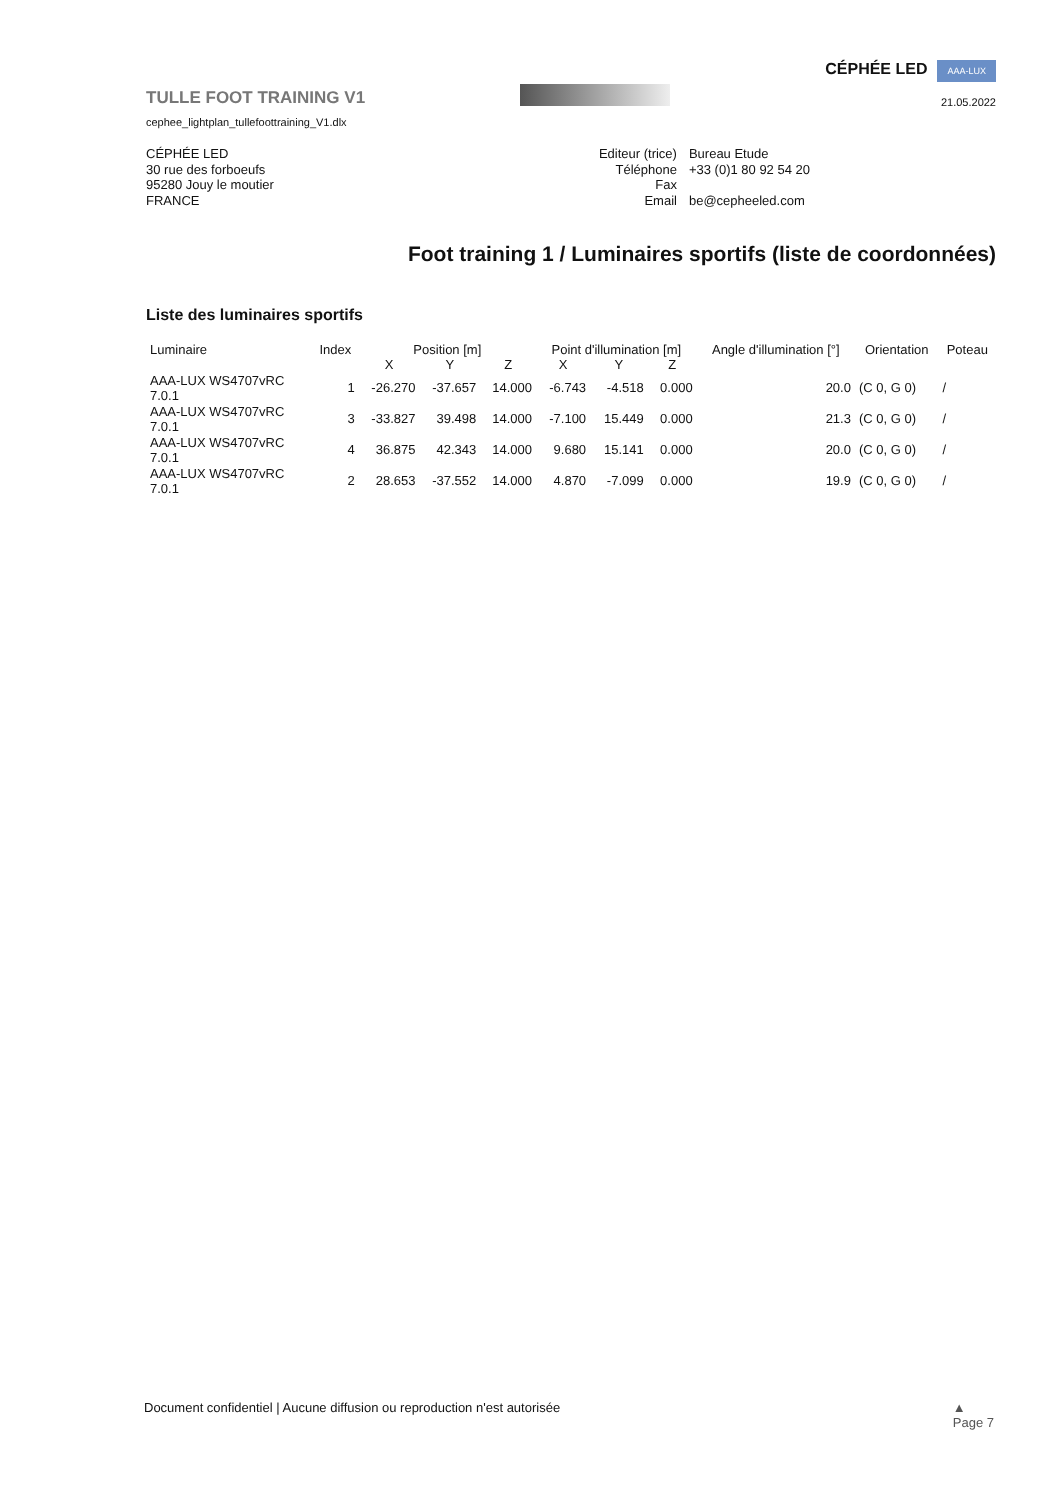TULLE FOOT TRAINING V1
cephee_lightplan_tullefoottraining_V1.dlx
CÉPHÉE LED AAA-LUX
21.05.2022
CÉPHÉE LED
30 rue des forboeufs
95280 Jouy le moutier
FRANCE
| Editeur (trice) | Bureau Etude |
| Téléphone | +33 (0)1 80 92 54 20 |
| Fax | |
| Email | be@cepheeled.com |
Foot training 1 / Luminaires sportifs (liste de coordonnées)
Liste des luminaires sportifs
| Luminaire | Index | Position [m] | | | Point d'illumination [m] | | | Angle d'illumination [°] | Orientation | Poteau |
| --- | --- | --- | --- | --- | --- | --- | --- | --- | --- | --- |
| | | X | Y | Z | X | Y | Z | | | |
| AAA-LUX WS4707vRC 7.0.1 | 1 | -26.270 | -37.657 | 14.000 | -6.743 | -4.518 | 0.000 | 20.0 | (C 0, G 0) | / |
| AAA-LUX WS4707vRC 7.0.1 | 3 | -33.827 | 39.498 | 14.000 | -7.100 | 15.449 | 0.000 | 21.3 | (C 0, G 0) | / |
| AAA-LUX WS4707vRC 7.0.1 | 4 | 36.875 | 42.343 | 14.000 | 9.680 | 15.141 | 0.000 | 20.0 | (C 0, G 0) | / |
| AAA-LUX WS4707vRC 7.0.1 | 2 | 28.653 | -37.552 | 14.000 | 4.870 | -7.099 | 0.000 | 19.9 | (C 0, G 0) | / |
Document confidentiel | Aucune diffusion ou reproduction n'est autorisée ▲
Page 7